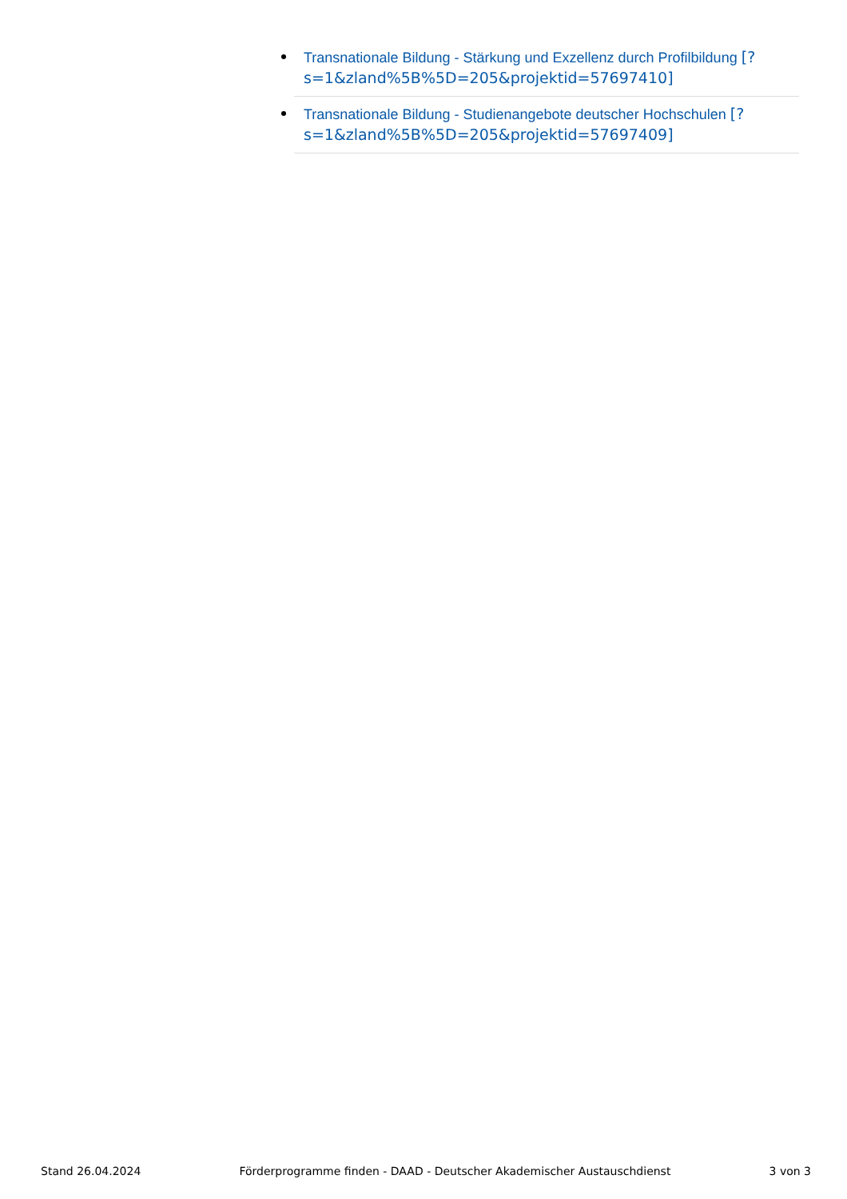Transnationale Bildung - Stärkung und Exzellenz durch Profilbildung [?s=1&zland%5B%5D=205&projektid=57697410]
Transnationale Bildung - Studienangebote deutscher Hochschulen [?s=1&zland%5B%5D=205&projektid=57697409]
Stand 26.04.2024 Förderprogramme finden - DAAD - Deutscher Akademischer Austauschdienst 3 von 3